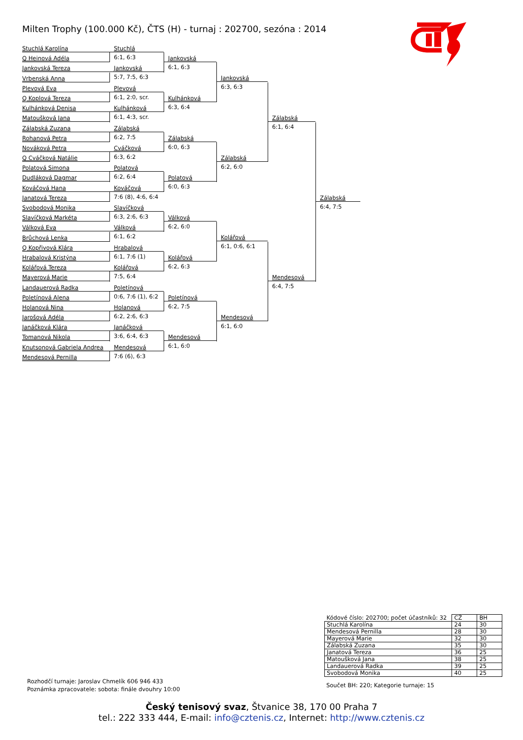Milten Trophy (100.000 Kč), ČTS (H) - turnaj : 202700, sezóna : 2014
Stuchlá Karolína
Q Heinová Adéla
Jankovská Tereza
Vrbenská Anna
Plevová Eva
Q Koplová Tereza
Kulhánková Denisa
Matoušková Jana
Zálabská Zuzana
Rohanová Petra
Nováková Petra
Q Cváčková Natálie
Polatová Simona
Dudláková Dagmar
Kováčová Hana
Janatová Tereza
Svobodová Monika
Slavíčková Markéta
Válková Eva
Brůchová Lenka
Q Kopřivová Klára
Hrabalová Kristýna
Kolářová Tereza
Mayerová Marie
Landauerová Radka
Poletínová Alena
Holanová Nina
Jarošová Adéla
Janáčková Klára
Tomanová Nikola
Knutsonová Gabriela Andrea
Mendesová Pernilla
Stuchlá
6:1, 6:3
Jankovská
5:7, 7:5, 6:3
Plevová
6:1, 2:0, scr.
Kulhánková
6:1, 4:3, scr.
Zálabská
6:2, 7:5
Cváčková
6:3, 6:2
Polatová
6:2, 6:4
Kováčová
7:6 (8), 4:6, 6:4
Slavíčková
6:3, 2:6, 6:3
Válková
6:1, 6:2
Hrabalová
6:1, 7:6 (1)
Kolářová
7:5, 6:4
Poletínová
0:6, 7:6 (1), 6:2
Holanová
6:2, 2:6, 6:3
Janáčková
3:6, 6:4, 6:3
Mendesová
7:6 (6), 6:3
Jankovská
6:1, 6:3
Kulhánková
6:3, 6:4
Zálabská
6:0, 6:3
Polatová
6:0, 6:3
Válková
6:2, 6:0
Kolářová
6:2, 6:3
Poletínová
6:2, 7:5
Mendesová
6:1, 6:0
Jankovská
6:3, 6:3
Zálabská
6:2, 6:0
Kolářová
6:1, 0:6, 6:1
Mendesová
6:1, 6:0
Zálabská
6:1, 6:4
Mendesová
6:4, 7:5
Zálabská
6:4, 7:5
| Kódové číslo: 202700; počet účastníků: 32 | CŽ | BH |
| Stuchlá Karolína | 24 | 30 |
| Mendesová Pernilla | 28 | 30 |
| Mayerová Marie | 32 | 30 |
| Zálabská Zuzana | 35 | 30 |
| Janatová Tereza | 36 | 25 |
| Matoušková Jana | 38 | 25 |
| Landauerová Radka | 39 | 25 |
| Svobodová Monika | 40 | 25 |
Rozhodčí turnaje: Jaroslav Chmelík 606 946 433
Poznámka zpracovatele: sobota: finále dvouhry 10:00
Součet BH: 220; Kategorie turnaje: 15
Český tenisový svaz, Štvanice 38, 170 00 Praha 7
tel.: 222 333 444, E-mail: info@cztenis.cz, Internet: http://www.cztenis.cz